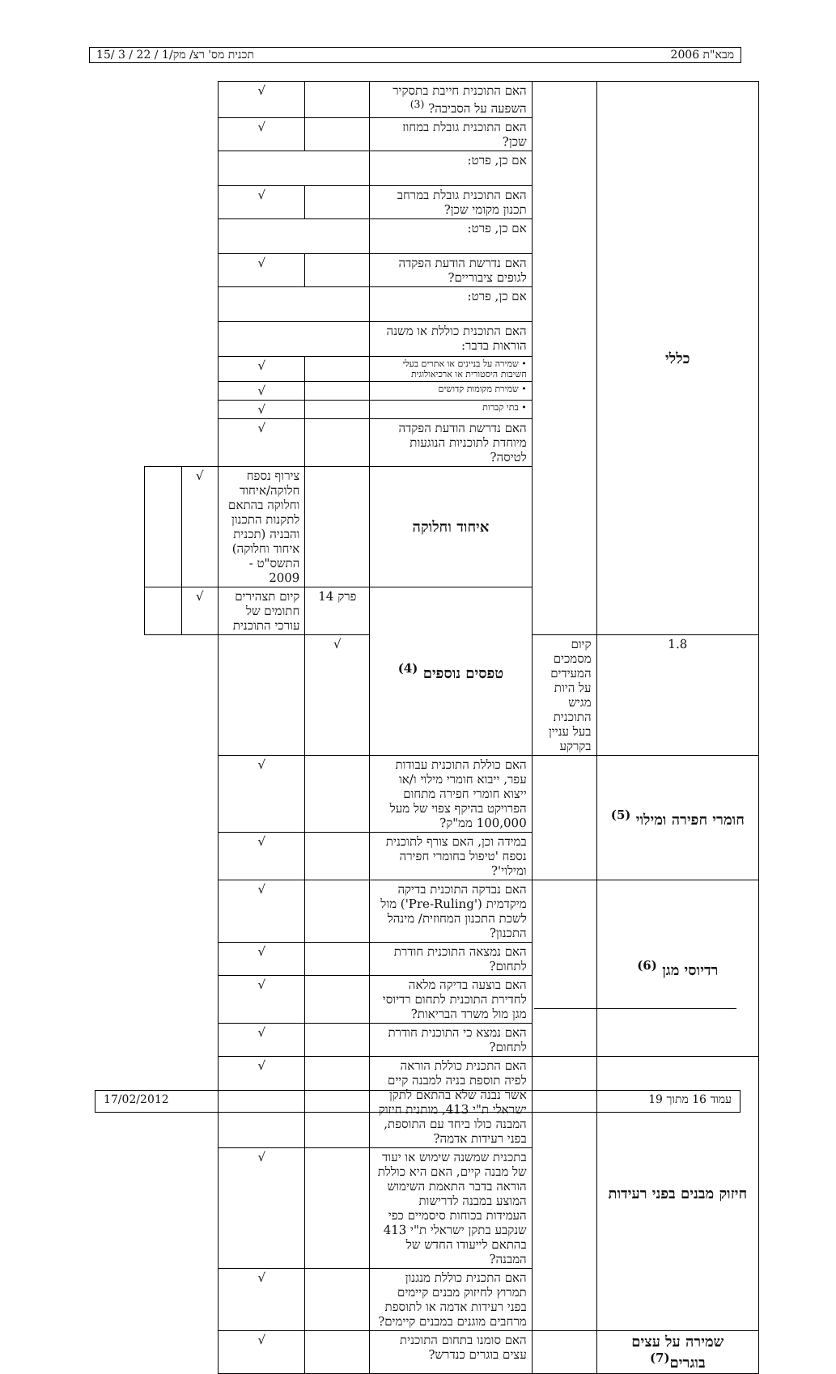מבא"ת 2006 תכנית מס' רצ/ מק/1 / 22 / 3 /15
| כללי | | האם התוכנית חייבת בתסקיר השפעה על הסביבה? <sup>(3)</sup> | | √ | | |
| | | האם התוכנית גובלת במחוז שכן? | | √ | | |
| | | אם כן, פרט: | | | | |
| | | האם התוכנית גובלת במרחב תכנון מקומי שכן? | | √ | | |
| | | אם כן, פרט: | | | | |
| | | האם נדרשת הודעת הפקדה לגופים ציבוריים? | | √ | | |
| | | אם כן, פרט: | | | | |
| | | האם התוכנית כוללת או משנה הוראות בדבר: | | | | |
| | | • שמירה על בניינים או אתרים בעלי חשיבות היסטורית או ארכיאולוגית | | √ | | |
| | | • שמירת מקומות קדושים | | √ | | |
| | | • בתי קברות | | √ | | |
| | | האם נדרשת הודעת הפקדה מיוחדת לתוכניות הנוגעות לטיסה? | | √ | | |
| | | איחוד וחלוקה | | צירוף נספח חלוקה/איחוד וחלוקה בהתאם לתקנות התכנון והבניה (תכנית איחוד וחלוקה) התשס"ט - 2009 | √ | |
| | | טפסים נוספים <sup>(4)</sup> | פרק 14 | קיום תצהירים חתומים של עורכי התוכנית | √ | |
| 1.8 | קיום מסמכים המעידים על היות מגיש התוכנית בעל עניין בקרקע | | √ | | | |
| חומרי חפירה ומילוי <sup>(5)</sup> | | האם כוללת התוכנית עבודות עפר, ייבוא חומרי מילוי ו/או ייצוא חומרי חפירה מתחום הפרויקט בהיקף צפוי של מעל 100,000 ממ"ק? | | √ | | |
| | | במידה וכן, האם צורף לתוכנית נספח 'טיפול בחומרי חפירה ומילוי'? | | √ | | |
| רדיוסי מגן <sup>(6)</sup> | | האם נבדקה התוכנית בדיקה מיקדמית ('Pre-Ruling') מול לשכת התכנון המחוזית/ מינהל התכנון? | | √ | | |
| | | האם נמצאה התוכנית חודרת לתחום? | | √ | | |
| | | האם בוצעה בדיקה מלאה לחדירת התוכנית לתחום רדיוסי מגן מול משרד הבריאות? | | √ | | |
| | | האם נמצא כי התוכנית חודרת לתחום? | | √ | | |
| חיזוק מבנים בפני רעידות | | האם התכנית כוללת הוראה לפיה תוספת בניה למבנה קיים אשר נבנה שלא בהתאם לתקן ישראלי ת"י 413, מותנית חיזוק המבנה כולו ביחד עם התוספת, בפני רעידות אדמה? | | √ | | |
| | | בתכנית שמשנה שימוש או יעוד של מבנה קיים, האם היא כוללת הוראה בדבר התאמת השימוש המוצע במבנה לדרישות העמידות בכוחות סיסמיים כפי שנקבע בתקן ישראלי ת"י 413 בהתאם לייעודו החדש של המבנה? | | √ | | |
| | | האם התכנית כוללת מנגנון תמרוץ לחיזוק מבנים קיימים בפני רעידות אדמה או לתוספת מרחבים מוגנים במבנים קיימים? | | √ | | |
| שמירה על עצים בוגרים<sup>(7)</sup> | | האם סומנו בתחום התוכנית עצים בוגרים כנדרש? | | √ | | |
עמוד 16 מתוך 19 17/02/2012